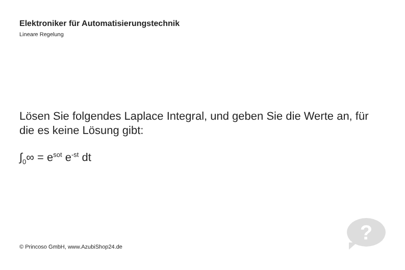Elektroniker für Automatisierungstechnik
Lineare Regelung
Lösen Sie folgendes Laplace Integral, und geben Sie die Werte an, für die es keine Lösung gibt:
∫<sub>0</sub>∞ = e<sup>sot</sup> e<sup>-st</sup> dt
?
© Princoso GmbH, www.AzubiShop24.de